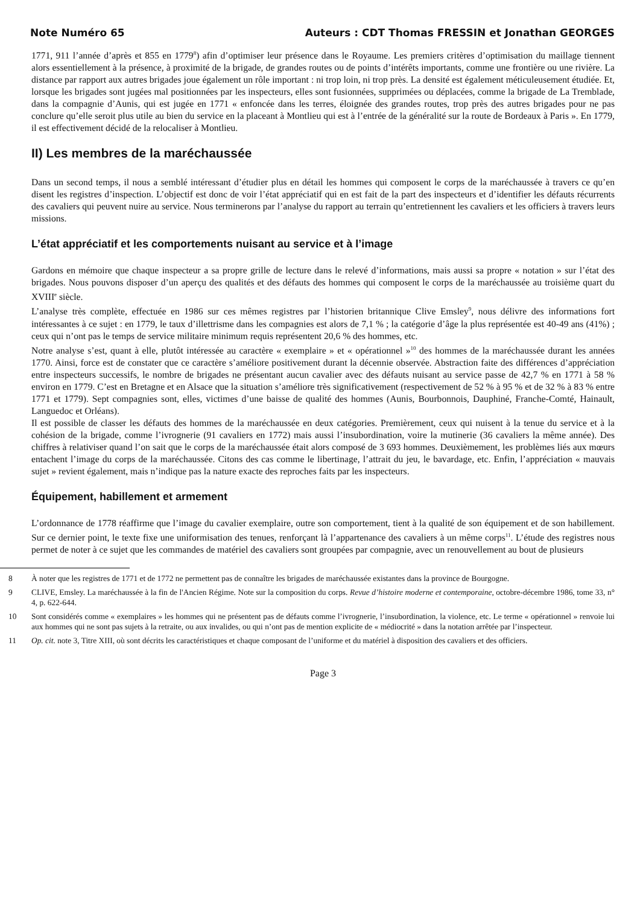Note Numéro 65 Auteurs : CDT Thomas FRESSIN et Jonathan GEORGES
1771, 911 l’année d’après et 855 en 1779<sup>8</sup>) afin d’optimiser leur présence dans le Royaume. Les premiers critères d’optimisation du maillage tiennent alors essentiellement à la présence, à proximité de la brigade, de grandes routes ou de points d’intérêts importants, comme une frontière ou une rivière. La distance par rapport aux autres brigades joue également un rôle important : ni trop loin, ni trop près. La densité est également méticuleusement étudiée. Et, lorsque les brigades sont jugées mal positionnées par les inspecteurs, elles sont fusionnées, supprimées ou déplacées, comme la brigade de La Tremblade, dans la compagnie d’Aunis, qui est jugée en 1771 « enfoncée dans les terres, éloignée des grandes routes, trop près des autres brigades pour ne pas conclure qu’elle seroit plus utile au bien du service en la placeant à Montlieu qui est à l’entrée de la généralité sur la route de Bordeaux à Paris ». En 1779, il est effectivement décidé de la relocaliser à Montlieu.
II) Les membres de la maréchaussée
Dans un second temps, il nous a semblé intéressant d’étudier plus en détail les hommes qui composent le corps de la maréchaussée à travers ce qu’en disent les registres d’inspection. L’objectif est donc de voir l’état appréciatif qui en est fait de la part des inspecteurs et d’identifier les défauts récurrents des cavaliers qui peuvent nuire au service. Nous terminerons par l’analyse du rapport au terrain qu’entretiennent les cavaliers et les officiers à travers leurs missions.
L’état appréciatif et les comportements nuisant au service et à l’image
Gardons en mémoire que chaque inspecteur a sa propre grille de lecture dans le relevé d’informations, mais aussi sa propre « notation » sur l’état des brigades. Nous pouvons disposer d’un aperçu des qualités et des défauts des hommes qui composent le corps de la maréchaussée au troisième quart du XVIII<sup>e</sup> siècle.
L’analyse très complète, effectuée en 1986 sur ces mêmes registres par l’historien britannique Clive Emsley<sup>9</sup>, nous délivre des informations fort intéressantes à ce sujet : en 1779, le taux d’illettrisme dans les compagnies est alors de 7,1 % ; la catégorie d’âge la plus représentée est 40-49 ans (41%) ; ceux qui n’ont pas le temps de service militaire minimum requis représentent 20,6 % des hommes, etc.
Notre analyse s’est, quant à elle, plutôt intéressée au caractère « exemplaire » et « opérationnel »<sup>10</sup> des hommes de la maréchaussée durant les années 1770. Ainsi, force est de constater que ce caractère s’améliore positivement durant la décennie observée. Abstraction faite des différences d’appréciation entre inspecteurs successifs, le nombre de brigades ne présentant aucun cavalier avec des défauts nuisant au service passe de 42,7 % en 1771 à 58 % environ en 1779. C’est en Bretagne et en Alsace que la situation s’améliore très significativement (respectivement de 52 % à 95 % et de 32 % à 83 % entre 1771 et 1779). Sept compagnies sont, elles, victimes d’une baisse de qualité des hommes (Aunis, Bourbonnois, Dauphiné, Franche-Comté, Hainault, Languedoc et Orléans).
Il est possible de classer les défauts des hommes de la maréchaussée en deux catégories. Premièrement, ceux qui nuisent à la tenue du service et à la cohésion de la brigade, comme l’ivrognerie (91 cavaliers en 1772) mais aussi l’insubordination, voire la mutinerie (36 cavaliers la même année). Des chiffres à relativiser quand l’on sait que le corps de la maréchaussée était alors composé de 3 693 hommes. Deuxièmement, les problèmes liés aux mœurs entachent l’image du corps de la maréchaussée. Citons des cas comme le libertinage, l’attrait du jeu, le bavardage, etc. Enfin, l’appréciation « mauvais sujet » revient également, mais n’indique pas la nature exacte des reproches faits par les inspecteurs.
Équipement, habillement et armement
L’ordonnance de 1778 réaffirme que l’image du cavalier exemplaire, outre son comportement, tient à la qualité de son équipement et de son habillement. Sur ce dernier point, le texte fixe une uniformisation des tenues, renforçant là l’appartenance des cavaliers à un même corps<sup>11</sup>. L’étude des registres nous permet de noter à ce sujet que les commandes de matériel des cavaliers sont groupées par compagnie, avec un renouvellement au bout de plusieurs
8 À noter que les registres de 1771 et de 1772 ne permettent pas de connaître les brigades de maréchaussée existantes dans la province de Bourgogne.
9 CLIVE, Emsley. La maréchaussée à la fin de l'Ancien Régime. Note sur la composition du corps. Revue d’histoire moderne et contemporaine, octobre-décembre 1986, tome 33, n° 4, p. 622-644.
10 Sont considérés comme « exemplaires » les hommes qui ne présentent pas de défauts comme l’ivrognerie, l’insubordination, la violence, etc. Le terme « opérationnel » renvoie lui aux hommes qui ne sont pas sujets à la retraite, ou aux invalides, ou qui n’ont pas de mention explicite de « médiocrité » dans la notation arrêtée par l’inspecteur.
11 Op. cit. note 3, Titre XIII, où sont décrits les caractéristiques et chaque composant de l’uniforme et du matériel à disposition des cavaliers et des officiers.
Page 3